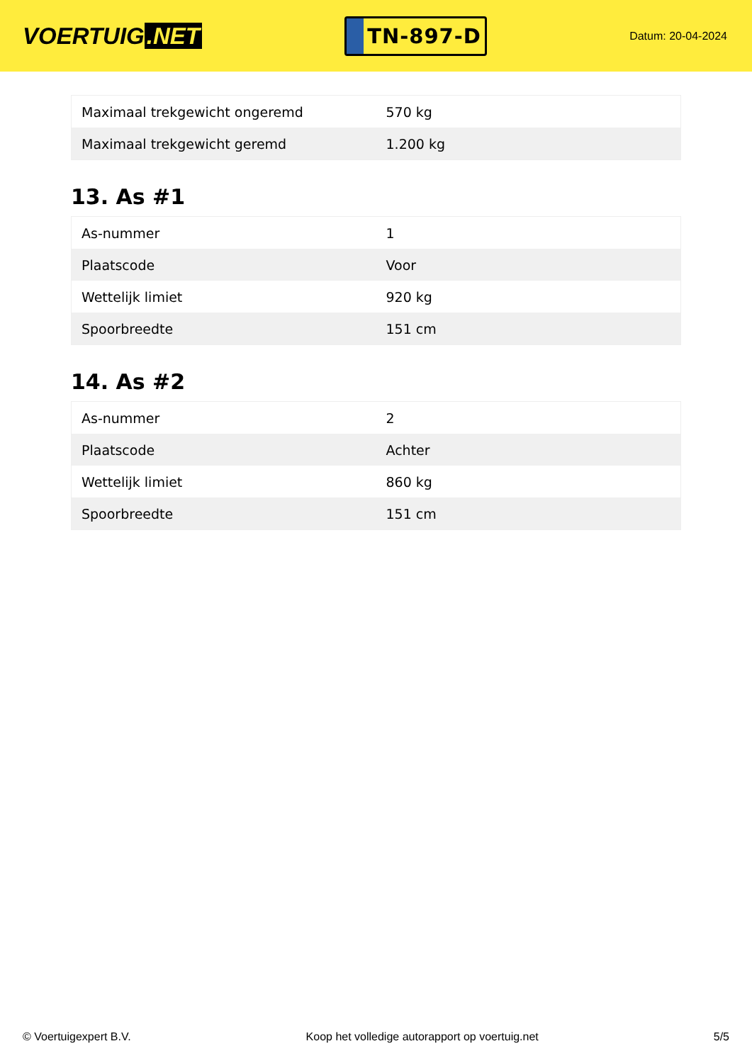VOERTUIG.NET
TN-897-D
Datum: 20-04-2024
| Maximaal trekgewicht ongeremd | 570 kg |
| Maximaal trekgewicht geremd | 1.200 kg |
13. As #1
| As-nummer | 1 |
| Plaatscode | Voor |
| Wettelijk limiet | 920 kg |
| Spoorbreedte | 151 cm |
14. As #2
| As-nummer | 2 |
| Plaatscode | Achter |
| Wettelijk limiet | 860 kg |
| Spoorbreedte | 151 cm |
© Voertuigexpert B.V. Koop het volledige autorapport op voertuig.net 5/5